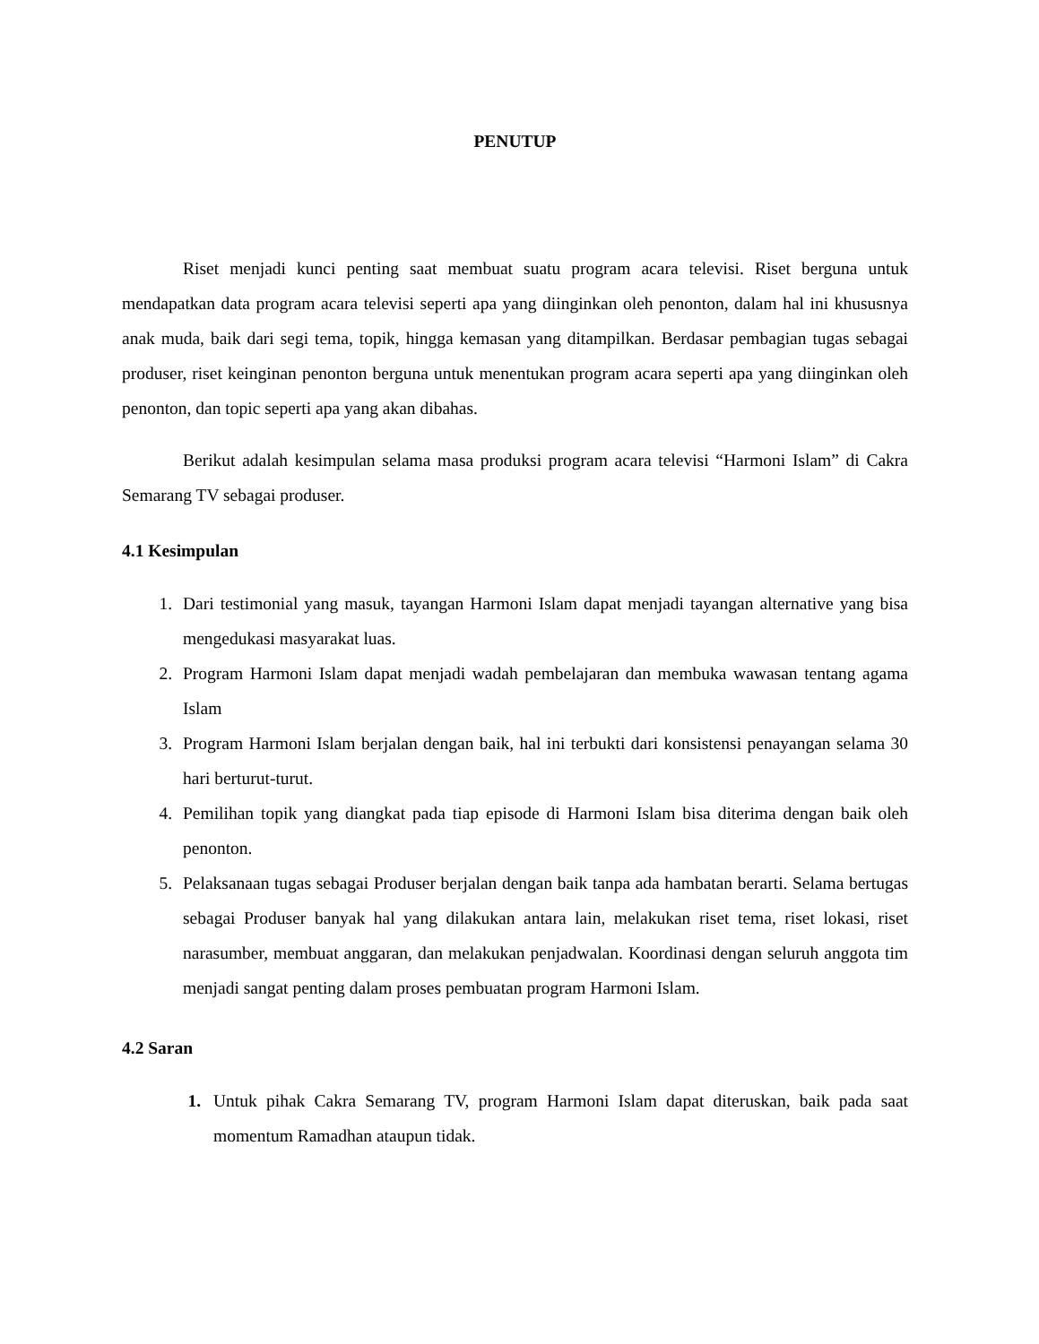PENUTUP
Riset menjadi kunci penting saat membuat suatu program acara televisi. Riset berguna untuk mendapatkan data program acara televisi seperti apa yang diinginkan oleh penonton, dalam hal ini khususnya anak muda, baik dari segi tema, topik, hingga kemasan yang ditampilkan. Berdasar pembagian tugas sebagai produser, riset keinginan penonton berguna untuk menentukan program acara seperti apa yang diinginkan oleh penonton, dan topic seperti apa yang akan dibahas.
Berikut adalah kesimpulan selama masa produksi program acara televisi “Harmoni Islam” di Cakra Semarang TV sebagai produser.
4.1 Kesimpulan
1. Dari testimonial yang masuk, tayangan Harmoni Islam dapat menjadi tayangan alternative yang bisa mengedukasi masyarakat luas.
2. Program Harmoni Islam dapat menjadi wadah pembelajaran dan membuka wawasan tentang agama Islam
3. Program Harmoni Islam berjalan dengan baik, hal ini terbukti dari konsistensi penayangan selama 30 hari berturut-turut.
4. Pemilihan topik yang diangkat pada tiap episode di Harmoni Islam bisa diterima dengan baik oleh penonton.
5. Pelaksanaan tugas sebagai Produser berjalan dengan baik tanpa ada hambatan berarti. Selama bertugas sebagai Produser banyak hal yang dilakukan antara lain, melakukan riset tema, riset lokasi, riset narasumber, membuat anggaran, dan melakukan penjadwalan. Koordinasi dengan seluruh anggota tim menjadi sangat penting dalam proses pembuatan program Harmoni Islam.
4.2 Saran
1. Untuk pihak Cakra Semarang TV, program Harmoni Islam dapat diteruskan, baik pada saat momentum Ramadhan ataupun tidak.